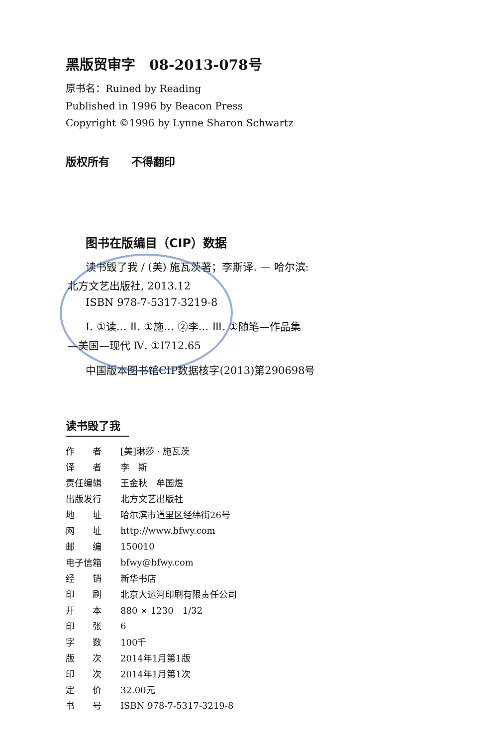黑版贸审字　08-2013-078号
原书名：Ruined by Reading
Published in 1996 by Beacon Press
Copyright ©1996 by Lynne Sharon Schwartz
版权所有　　不得翻印
图书在版编目（CIP）数据
读书毁了我 / (美) 施瓦茨著；李斯译. — 哈尔滨:
北方文艺出版社, 2013.12
ISBN 978-7-5317-3219-8
Ⅰ. ①读… Ⅱ. ①施… ②李… Ⅲ. ①随笔—作品集
—美国—现代 Ⅳ. ①I712.65
中国版本图书馆CIP数据核字(2013)第290698号
读书毁了我
| 作 者 | [美]琳莎 · 施瓦茨 |
| 译 者 | 李 斯 |
| 责任编辑 | 王金秋 牟国煜 |
| 出版发行 | 北方文艺出版社 |
| 地 址 | 哈尔滨市道里区经纬街26号 |
| 网 址 | http://www.bfwy.com |
| 邮 编 | 150010 |
| 电子信箱 | bfwy@bfwy.com |
| 经 销 | 新华书店 |
| 印 刷 | 北京大运河印刷有限责任公司 |
| 开 本 | 880 × 1230 1/32 |
| 印 张 | 6 |
| 字 数 | 100千 |
| 版 次 | 2014年1月第1版 |
| 印 次 | 2014年1月第1次 |
| 定 价 | 32.00元 |
| 书 号 | ISBN 978-7-5317-3219-8 |